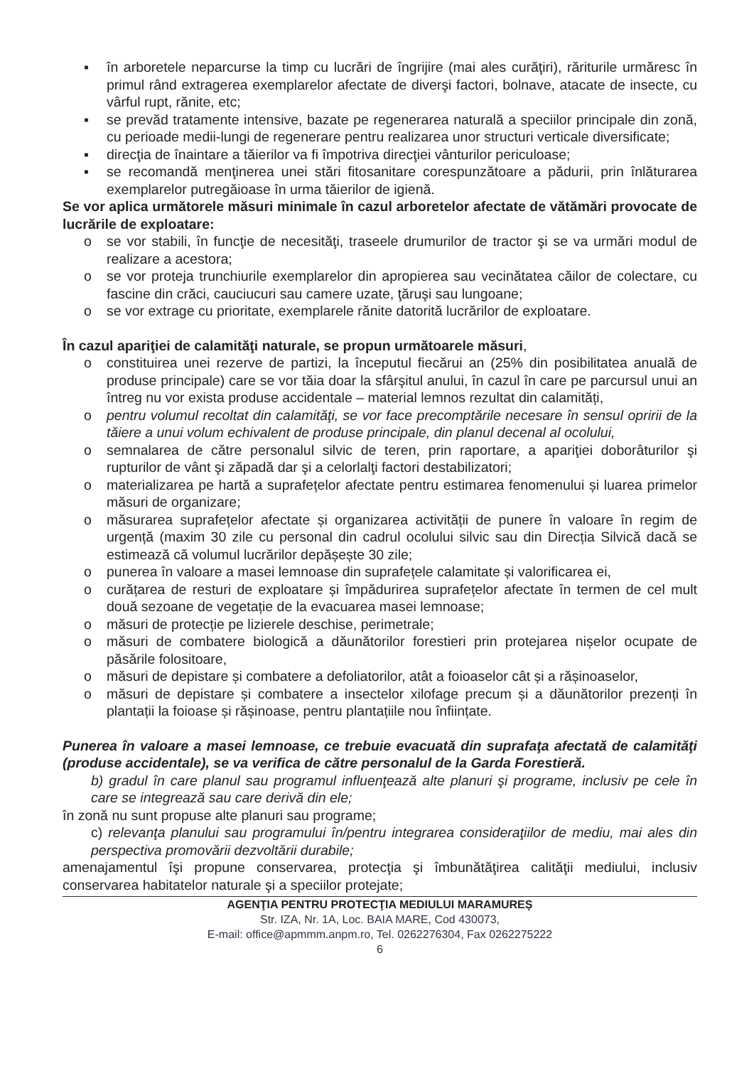▪ în arboretele neparcurse la timp cu lucrări de îngrijire (mai ales curăţiri), răriturile urmăresc în primul rând extragerea exemplarelor afectate de diverşi factori, bolnave, atacate de insecte, cu vârful rupt, rănite, etc;
▪ se prevăd tratamente intensive, bazate pe regenerarea naturală a speciilor principale din zonă, cu perioade medii-lungi de regenerare pentru realizarea unor structuri verticale diversificate;
▪ direcţia de înaintare a tăierilor va fi împotriva direcţiei vânturilor periculoase;
▪ se recomandă menţinerea unei stări fitosanitare corespunzătoare a pădurii, prin înlăturarea exemplarelor putregăioase în urma tăierilor de igienă.
Se vor aplica următorele măsuri minimale în cazul arboretelor afectate de vătămări provocate de lucrările de exploatare:
o se vor stabili, în funcţie de necesităţi, traseele drumurilor de tractor şi se va urmări modul de realizare a acestora;
o se vor proteja trunchiurile exemplarelor din apropierea sau vecinătatea căilor de colectare, cu fascine din crăci, cauciucuri sau camere uzate, ţăruşi sau lungoane;
o se vor extrage cu prioritate, exemplarele rănite datorită lucrărilor de exploatare.
În cazul apariţiei de calamităţi naturale, se propun următoarele măsuri,
o constituirea unei rezerve de partizi, la începutul fiecărui an (25% din posibilitatea anuală de produse principale) care se vor tăia doar la sfârşitul anului, în cazul în care pe parcursul unui an întreg nu vor exista produse accidentale – material lemnos rezultat din calamități,
o pentru volumul recoltat din calamităţi, se vor face precomptările necesare în sensul opririi de la tăiere a unui volum echivalent de produse principale, din planul decenal al ocolului,
o semnalarea de către personalul silvic de teren, prin raportare, a apariţiei doborâturilor şi rupturilor de vânt şi zăpadă dar şi a celorlalţi factori destabilizatori;
o materializarea pe hartă a suprafețelor afectate pentru estimarea fenomenului și luarea primelor măsuri de organizare;
o măsurarea suprafețelor afectate și organizarea activității de punere în valoare în regim de urgență (maxim 30 zile cu personal din cadrul ocolului silvic sau din Direcția Silvică dacă se estimează că volumul lucrărilor depășește 30 zile;
o punerea în valoare a masei lemnoase din suprafețele calamitate și valorificarea ei,
o curățarea de resturi de exploatare și împădurirea suprafețelor afectate în termen de cel mult două sezoane de vegetație de la evacuarea masei lemnoase;
o măsuri de protecție pe lizierele deschise, perimetrale;
o măsuri de combatere biologică a dăunătorilor forestieri prin protejarea nișelor ocupate de păsările folositoare,
o măsuri de depistare și combatere a defoliatorilor, atât a foioaselor cât și a rășinoaselor,
o măsuri de depistare și combatere a insectelor xilofage precum și a dăunătorilor prezenți în plantații la foioase și rășinoase, pentru plantațiile nou înființate.
Punerea în valoare a masei lemnoase, ce trebuie evacuată din suprafaţa afectată de calamităţi (produse accidentale), se va verifica de către personalul de la Garda Forestieră.
b) gradul în care planul sau programul influenţează alte planuri şi programe, inclusiv pe cele în care se integrează sau care derivă din ele;
în zonă nu sunt propuse alte planuri sau programe;
c) relevanţa planului sau programului în/pentru integrarea consideraţiilor de mediu, mai ales din perspectiva promovării dezvoltării durabile;
amenajamentul îşi propune conservarea, protecţia şi îmbunătăţirea calităţii mediului, inclusiv conservarea habitatelor naturale şi a speciilor protejate;
AGENŢIA PENTRU PROTECŢIA MEDIULUI MARAMUREȘ
Str. IZA, Nr. 1A, Loc. BAIA MARE, Cod 430073,
E-mail: office@apmmm.anpm.ro, Tel. 0262276304, Fax 0262275222
6